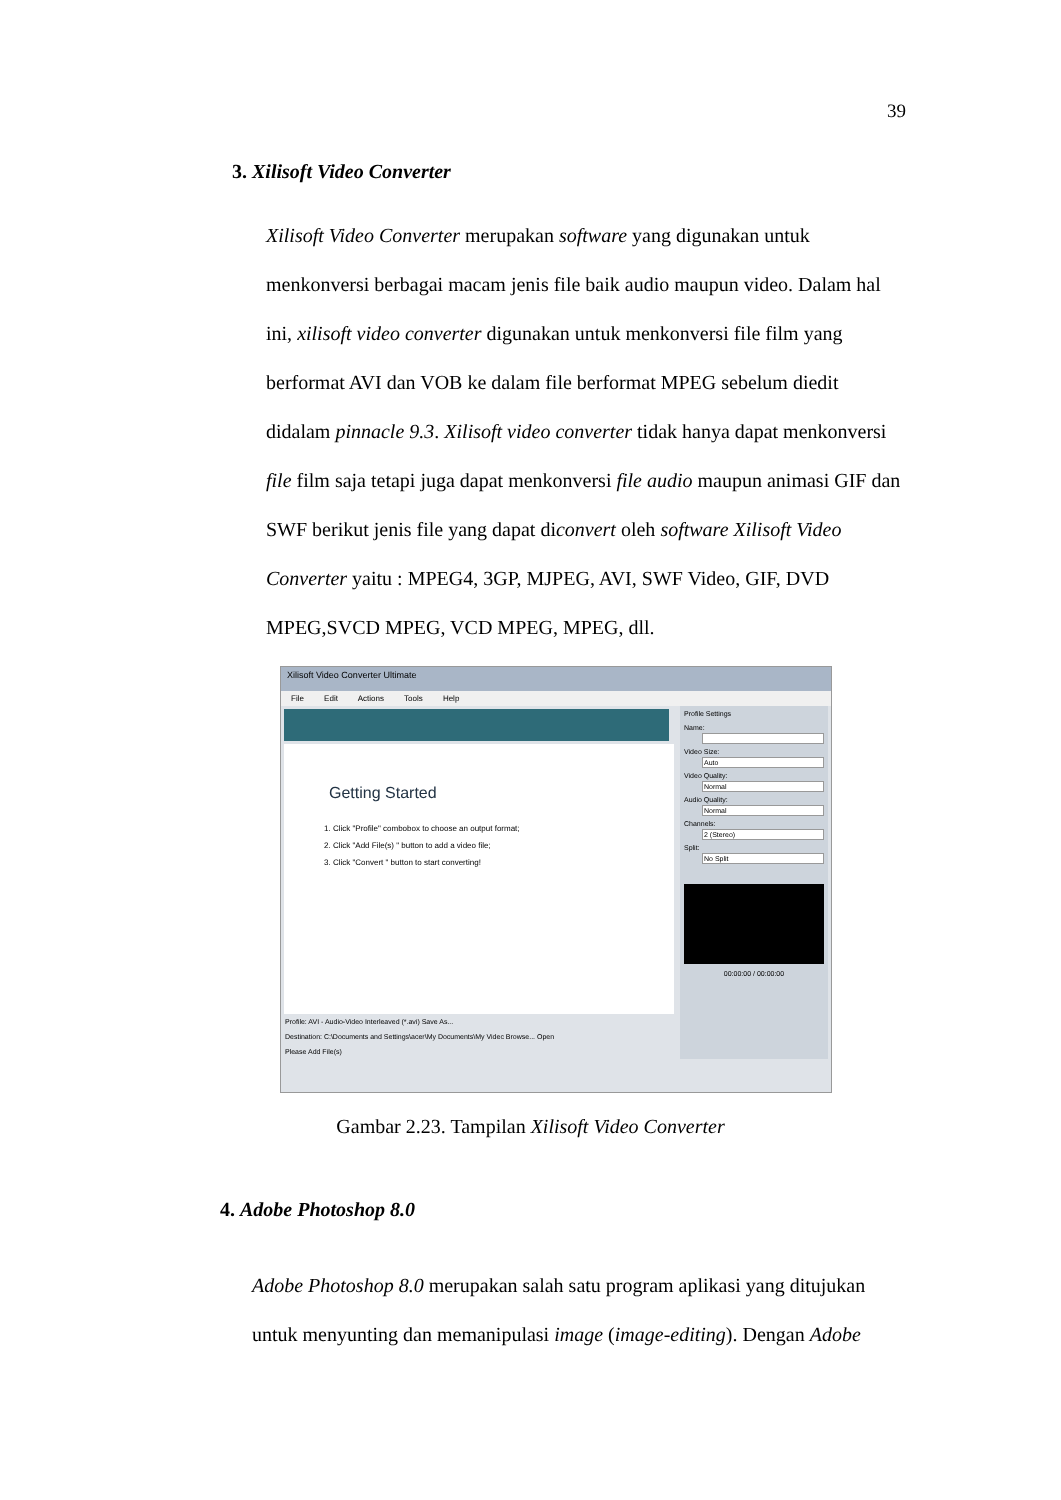39
3. Xilisoft Video Converter
Xilisoft Video Converter merupakan software yang digunakan untuk menkonversi berbagai macam jenis file baik audio maupun video. Dalam hal ini, xilisoft video converter digunakan untuk menkonversi file film yang berformat AVI dan VOB ke dalam file berformat MPEG sebelum diedit didalam pinnacle 9.3. Xilisoft video converter tidak hanya dapat menkonversi file film saja tetapi juga dapat menkonversi file audio maupun animasi GIF dan SWF berikut jenis file yang dapat diconvert oleh software Xilisoft Video Converter yaitu : MPEG4, 3GP, MJPEG, AVI, SWF Video, GIF, DVD MPEG,SVCD MPEG, VCD MPEG, MPEG, dll.
Xilisoft Video Converter Ultimate
File Edit Actions Tools Help
Getting Started
1. Click "Profile" combobox to choose an output format;
2. Click "Add File(s) " button to add a video file;
3. Click "Convert " button to start converting!
Profile: AVI - Audio-Video Interleaved (*.avi) Save As...
Destination: C:\Documents and Settings\acer\My Documents\My Videc Browse... Open
Please Add File(s)
Profile Settings
Name:
Video Size:
Auto
Video Quality:
Normal
Audio Quality:
Normal
Channels:
2 (Stereo)
Split:
No Split
00:00:00 / 00:00:00
Gambar 2.23. Tampilan Xilisoft Video Converter
4. Adobe Photoshop 8.0
Adobe Photoshop 8.0 merupakan salah satu program aplikasi yang ditujukan untuk menyunting dan memanipulasi image (image-editing). Dengan Adobe